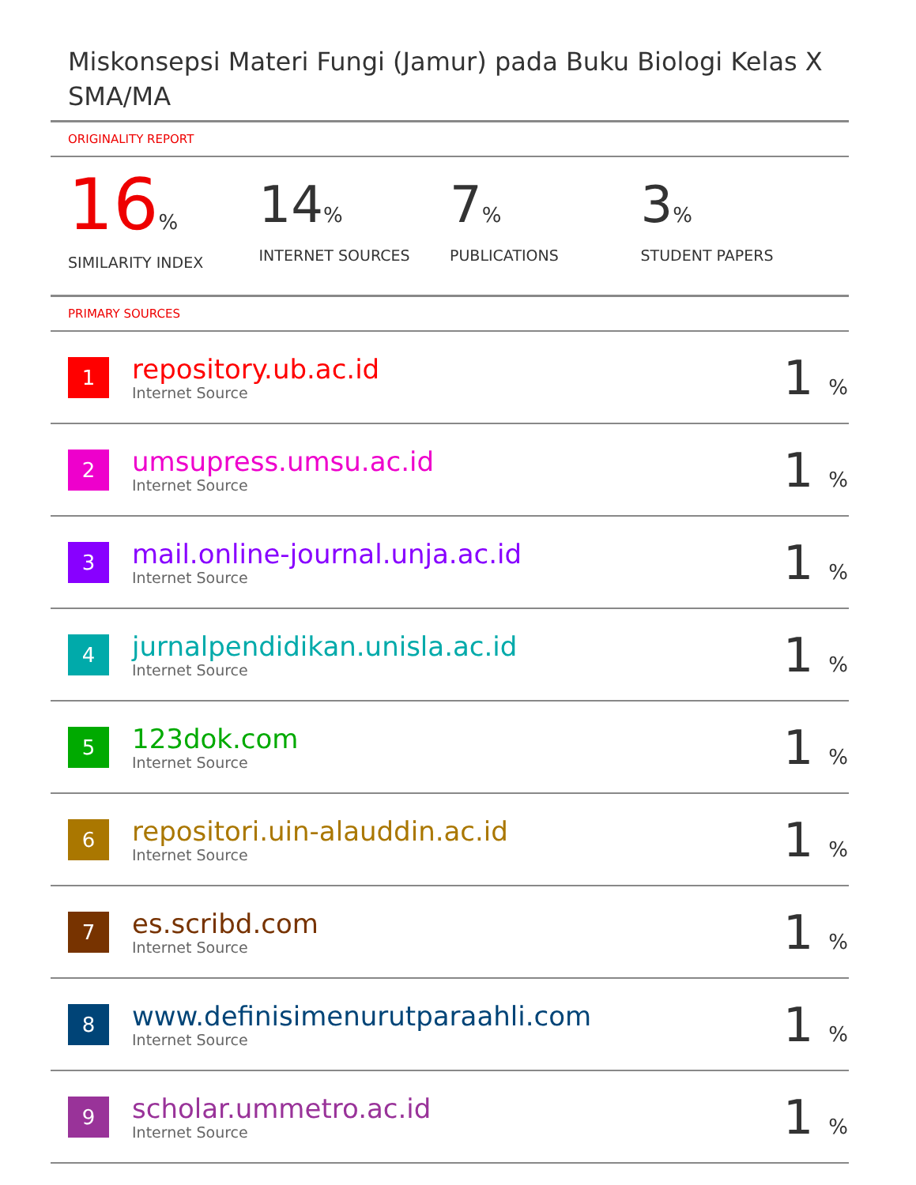Miskonsepsi Materi Fungi (Jamur) pada Buku Biologi Kelas X SMA/MA
ORIGINALITY REPORT
16%
SIMILARITY INDEX
14%
INTERNET SOURCES
7%
PUBLICATIONS
3%
STUDENT PAPERS
PRIMARY SOURCES
| 1 | repository.ub.ac.id Internet Source | 1 % |
| 2 | umsupress.umsu.ac.id Internet Source | 1 % |
| 3 | mail.online-journal.unja.ac.id Internet Source | 1 % |
| 4 | jurnalpendidikan.unisla.ac.id Internet Source | 1 % |
| 5 | 123dok.com Internet Source | 1 % |
| 6 | repositori.uin-alauddin.ac.id Internet Source | 1 % |
| 7 | es.scribd.com Internet Source | 1 % |
| 8 | www.definisimenurutparaahli.com Internet Source | 1 % |
| 9 | scholar.ummetro.ac.id Internet Source | 1 % |